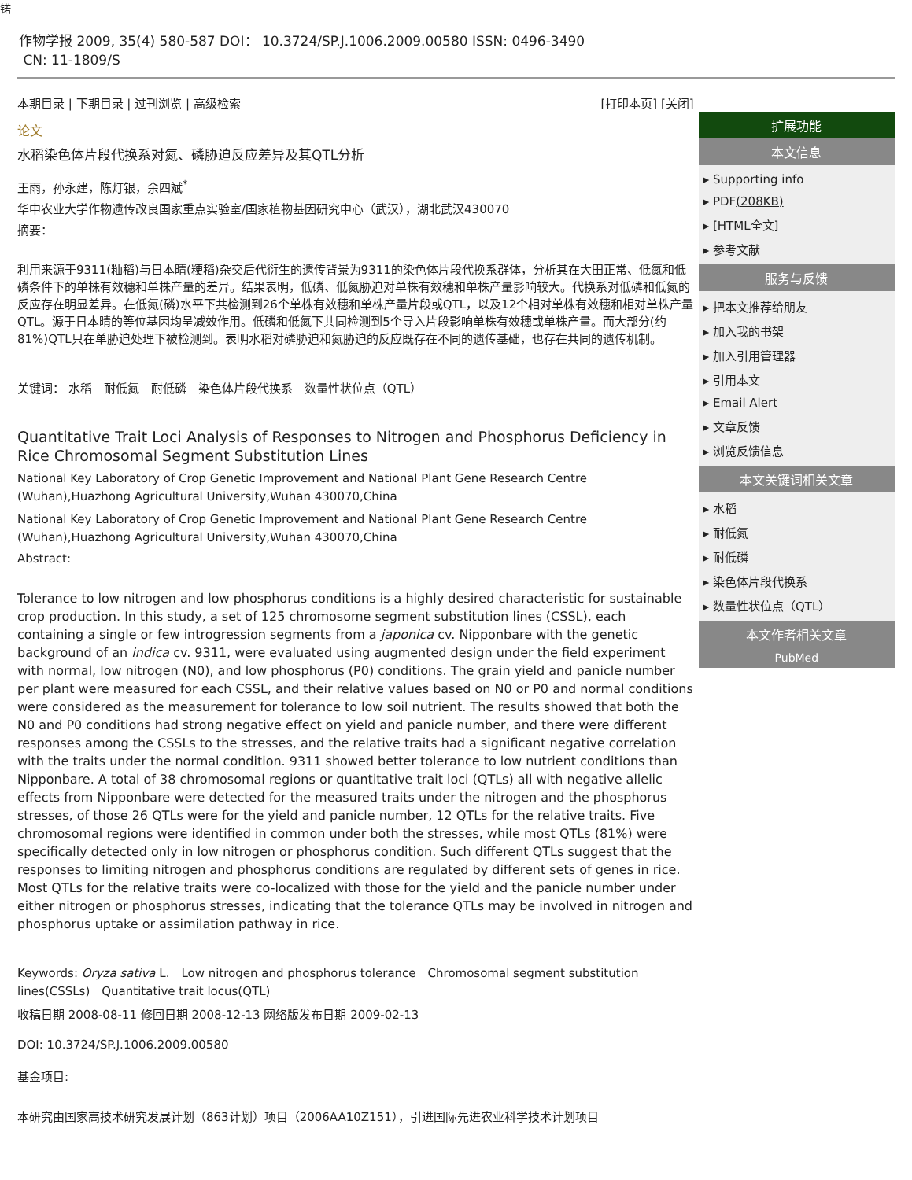锘
作物学报 2009, 35(4) 580-587 DOI： 10.3724/SP.J.1006.2009.00580 ISSN: 0496-3490
CN: 11-1809/S
本期目录 | 下期目录 | 过刊浏览 | 高级检索 [打印本页] [关闭]
论文
水稻染色体片段代换系对氮、磷胁迫反应差异及其QTL分析
王雨，孙永建，陈灯银，余四斌<sup>*</sup>
华中农业大学作物遗传改良国家重点实验室/国家植物基因研究中心（武汉），湖北武汉430070
摘要：
利用来源于9311(籼稻)与日本晴(粳稻)杂交后代衍生的遗传背景为9311的染色体片段代换系群体，分析其在大田正常、低氮和低磷条件下的单株有效穗和单株产量的差异。结果表明，低磷、低氮胁迫对单株有效穗和单株产量影响较大。代换系对低磷和低氮的反应存在明显差异。在低氮(磷)水平下共检测到26个单株有效穗和单株产量片段或QTL，以及12个相对单株有效穗和相对单株产量QTL。源于日本晴的等位基因均呈减效作用。低磷和低氮下共同检测到5个导入片段影响单株有效穗或单株产量。而大部分(约81%)QTL只在单胁迫处理下被检测到。表明水稻对磷胁迫和氮胁迫的反应既存在不同的遗传基础，也存在共同的遗传机制。
关键词： 水稻　耐低氮　耐低磷　染色体片段代换系　数量性状位点（QTL）
Quantitative Trait Loci Analysis of Responses to Nitrogen and Phosphorus Deficiency in Rice Chromosomal Segment Substitution Lines
National Key Laboratory of Crop Genetic Improvement and National Plant Gene Research Centre (Wuhan),Huazhong Agricultural University,Wuhan 430070,China
National Key Laboratory of Crop Genetic Improvement and National Plant Gene Research Centre (Wuhan),Huazhong Agricultural University,Wuhan 430070,China
Abstract:
Tolerance to low nitrogen and low phosphorus conditions is a highly desired characteristic for sustainable crop production. In this study, a set of 125 chromosome segment substitution lines (CSSL), each containing a single or few introgression segments from a japonica cv. Nipponbare with the genetic background of an indica cv. 9311, were evaluated using augmented design under the field experiment with normal, low nitrogen (N0), and low phosphorus (P0) conditions. The grain yield and panicle number per plant were measured for each CSSL, and their relative values based on N0 or P0 and normal conditions were considered as the measurement for tolerance to low soil nutrient. The results showed that both the N0 and P0 conditions had strong negative effect on yield and panicle number, and there were different responses among the CSSLs to the stresses, and the relative traits had a significant negative correlation with the traits under the normal condition. 9311 showed better tolerance to low nutrient conditions than Nipponbare. A total of 38 chromosomal regions or quantitative trait loci (QTLs) all with negative allelic effects from Nipponbare were detected for the measured traits under the nitrogen and the phosphorus stresses, of those 26 QTLs were for the yield and panicle number, 12 QTLs for the relative traits. Five chromosomal regions were identified in common under both the stresses, while most QTLs (81%) were specifically detected only in low nitrogen or phosphorus condition. Such different QTLs suggest that the responses to limiting nitrogen and phosphorus conditions are regulated by different sets of genes in rice. Most QTLs for the relative traits were co-localized with those for the yield and the panicle number under either nitrogen or phosphorus stresses, indicating that the tolerance QTLs may be involved in nitrogen and phosphorus uptake or assimilation pathway in rice.
Keywords: Oryza sativa L.　Low nitrogen and phosphorus tolerance　Chromosomal segment substitution lines(CSSLs)　Quantitative trait locus(QTL)
收稿日期 2008-08-11 修回日期 2008-12-13 网络版发布日期 2009-02-13
DOI: 10.3724/SP.J.1006.2009.00580
基金项目:
本研究由国家高技术研究发展计划（863计划）项目（2006AA10Z151），引进国际先进农业科学技术计划项目
扩展功能
本文信息
▸ Supporting info
▸ PDF(208KB)
▸ [HTML全文]
▸ 参考文献
服务与反馈
▸ 把本文推荐给朋友
▸ 加入我的书架
▸ 加入引用管理器
▸ 引用本文
▸ Email Alert
▸ 文章反馈
▸ 浏览反馈信息
本文关键词相关文章
▸ 水稻
▸ 耐低氮
▸ 耐低磷
▸ 染色体片段代换系
▸ 数量性状位点（QTL）
本文作者相关文章
PubMed